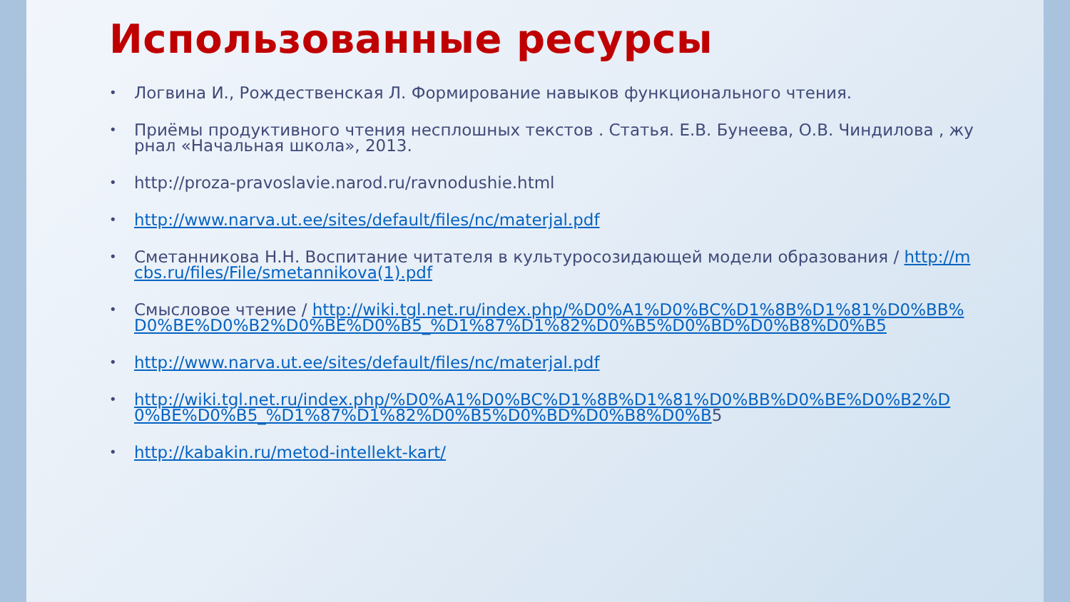Использованные ресурсы
• Логвина И., Рождественская Л. Формирование навыков функционального чтения.
• Приёмы продуктивного чтения несплошных текстов . Статья. Е.В. Бунеева, О.В. Чиндилова , журнал «Начальная школа», 2013.
• http://proza-pravoslavie.narod.ru/ravnodushie.html
• http://www.narva.ut.ee/sites/default/files/nc/materjal.pdf
• Сметанникова Н.Н. Воспитание читателя в культуросозидающей модели образования / http://mcbs.ru/files/File/smetannikova(1).pdf
• Смысловое чтение / http://wiki.tgl.net.ru/index.php/%D0%A1%D0%BC%D1%8B%D1%81%D0%BB%D0%BE%D0%B2%D0%BE%D0%B5_%D1%87%D1%82%D0%B5%D0%BD%D0%B8%D0%B5
• http://www.narva.ut.ee/sites/default/files/nc/materjal.pdf
• http://wiki.tgl.net.ru/index.php/%D0%A1%D0%BC%D1%8B%D1%81%D0%BB%D0%BE%D0%B2%D0%BE%D0%B5_%D1%87%D1%82%D0%B5%D0%BD%D0%B8%D0%B5
• http://kabakin.ru/metod-intellekt-kart/